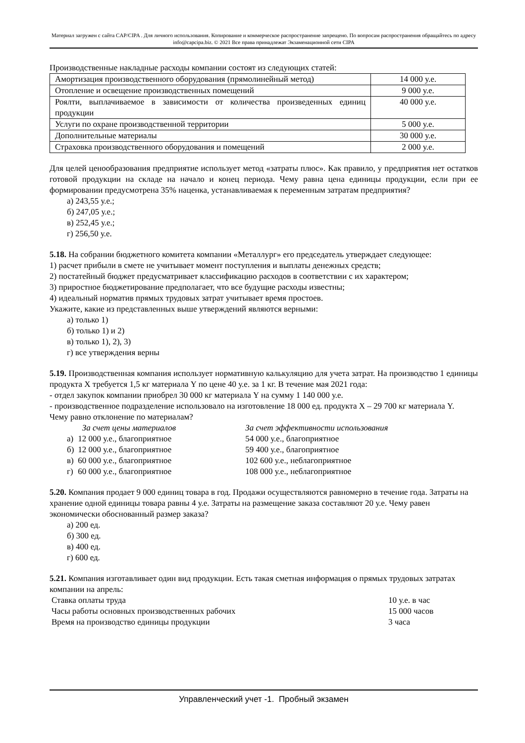Материал загружен с сайта CAP/CIPA . Для личного использования. Копирование и коммерческое распространение запрещено. По вопросам распространения обращайтесь по адресу info@capcipa.biz. © 2021 Все права принадлежат Экзаменационной сети CIPA
Производственные накладные расходы компании состоят из следующих статей:
| Амортизация производственного оборудования (прямолинейный метод) | 14 000 у.е. |
| Отопление и освещение производственных помещений | 9 000 у.е. |
| Роялти, выплачиваемое в зависимости от количества произведенных единиц продукции | 40 000 у.е. |
| Услуги по охране производственной территории | 5 000 у.е. |
| Дополнительные материалы | 30 000 у.е. |
| Страховка производственного оборудования и помещений | 2 000 у.е. |
Для целей ценообразования предприятие использует метод «затраты плюс». Как правило, у предприятия нет остатков готовой продукции на складе на начало и конец периода. Чему равна цена единицы продукции, если при ее формировании предусмотрена 35% наценка, устанавливаемая к переменным затратам предприятия?
а) 243,55 у.е.;
б) 247,05 у.е.;
в) 252,45 у.е.;
г) 256,50 у.е.
5.18. На собрании бюджетного комитета компании «Металлург» его председатель утверждает следующее:
1) расчет прибыли в смете не учитывает момент поступления и выплаты денежных средств;
2) постатейный бюджет предусматривает классификацию расходов в соответствии с их характером;
3) приростное бюджетирование предполагает, что все будущие расходы известны;
4) идеальный норматив прямых трудовых затрат учитывает время простоев.
Укажите, какие из представленных выше утверждений являются верными:
а) только 1)
б) только 1) и 2)
в) только 1), 2), 3)
г) все утверждения верны
5.19. Производственная компания использует нормативную калькуляцию для учета затрат. На производство 1 единицы продукта X требуется 1,5 кг материала Y по цене 40 у.е. за 1 кг. В течение мая 2021 года:
- отдел закупок компании приобрел 30 000 кг материала Y на сумму 1 140 000 у.е.
- производственное подразделение использовало на изготовление 18 000 ед. продукта X – 29 700 кг материала Y.
Чему равно отклонение по материалам?
| | За счет цены материалов | За счет эффективности использования |
| а) | 12 000 у.е., благоприятное | 54 000 у.е., благоприятное |
| б) | 12 000 у.е., благоприятное | 59 400 у.е., благоприятное |
| в) | 60 000 у.е., благоприятное | 102 600 у.е., неблагоприятное |
| г) | 60 000 у.е., благоприятное | 108 000 у.е., неблагоприятное |
5.20. Компания продает 9 000 единиц товара в год. Продажи осуществляются равномерно в течение года. Затраты на хранение одной единицы товара равны 4 у.е. Затраты на размещение заказа составляют 20 у.е. Чему равен экономически обоснованный размер заказа?
а) 200 ед.
б) 300 ед.
в) 400 ед.
г) 600 ед.
5.21. Компания изготавливает один вид продукции. Есть такая сметная информация о прямых трудовых затратах компании на апрель:
| Ставка оплаты труда | 10 у.е. в час |
| Часы работы основных производственных рабочих | 15 000 часов |
| Время на производство единицы продукции | 3 часа |
Управленческий учет -1. Пробный экзамен